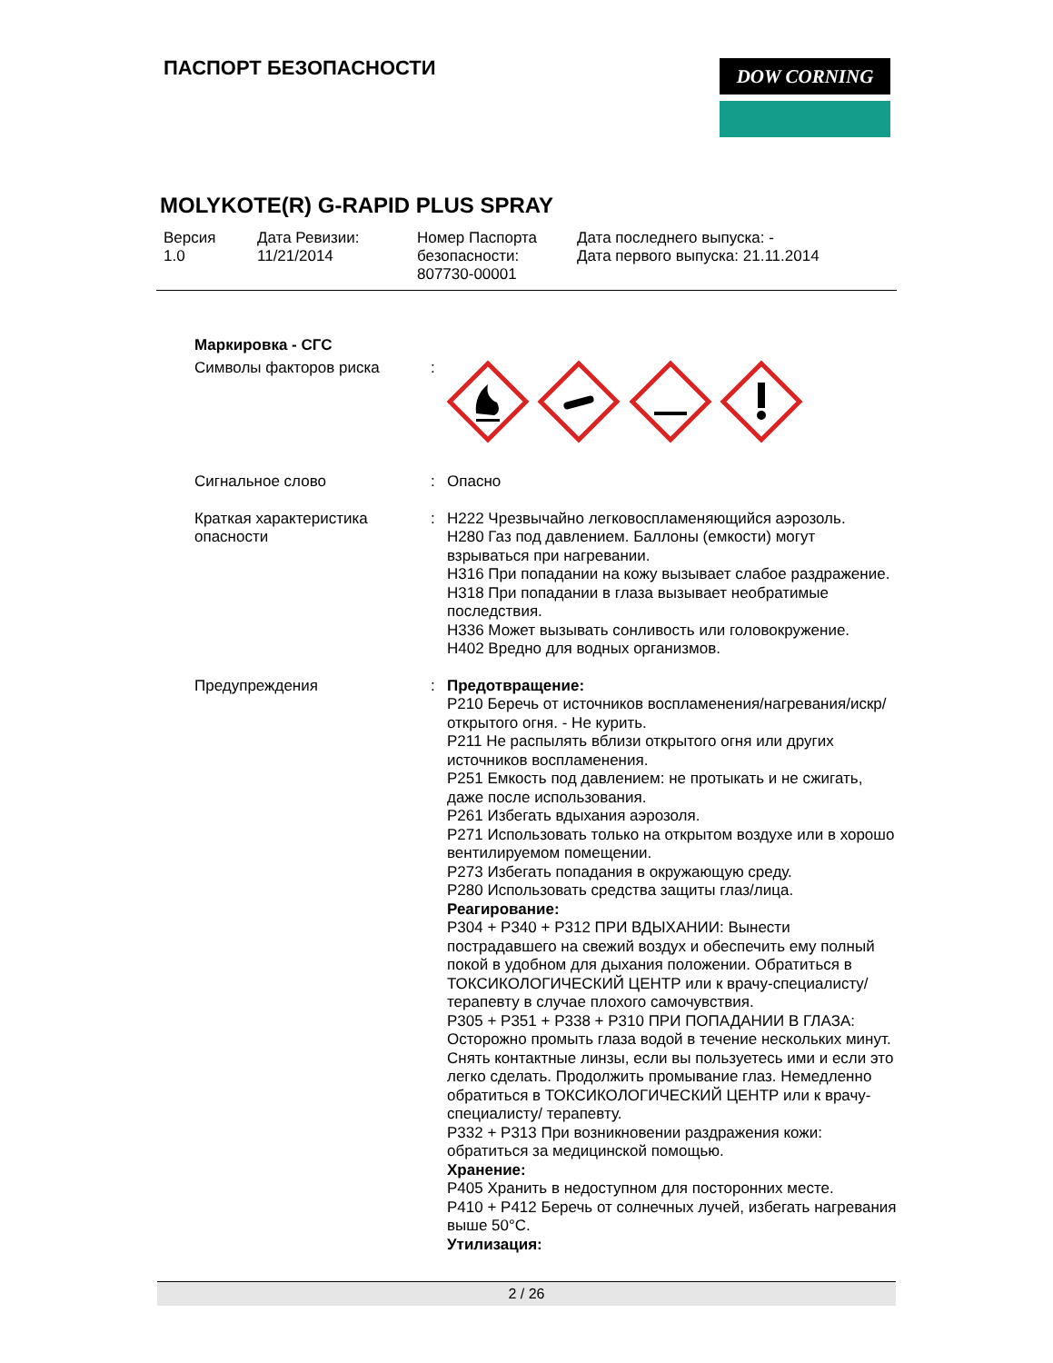ПАСПОРТ БЕЗОПАСНОСТИ DOW CORNING
MOLYKOTE(R) G-RAPID PLUS SPRAY
Версия
1.0
Дата Ревизии:
11/21/2014
Номер Паспорта
безопасности:
807730-00001
Дата последнего выпуска: -
Дата первого выпуска: 21.11.2014
Маркировка - СГС
Символы факторов риска :
Сигнальное слово : Опасно
Краткая характеристика опасности
: H222 Чрезвычайно легковоспламеняющийся аэрозоль.
H280 Газ под давлением. Баллоны (емкости) могут взрываться при нагревании.
H316 При попадании на кожу вызывает слабое раздражение.
H318 При попадании в глаза вызывает необратимые последствия.
H336 Может вызывать сонливость или головокружение.
H402 Вредно для водных организмов.
Предупреждения : Предотвращение:
P210 Беречь от источников воспламенения/нагревания/искр/открытого огня. - Не курить.
P211 Не распылять вблизи открытого огня или других источников воспламенения.
P251 Емкость под давлением: не протыкать и не сжигать, даже после использования.
P261 Избегать вдыхания аэрозоля.
P271 Использовать только на открытом воздухе или в хорошо вентилируемом помещении.
P273 Избегать попадания в окружающую среду.
P280 Использовать средства защиты глаз/лица.
Реагирование:
P304 + P340 + P312 ПРИ ВДЫХАНИИ: Вынести пострадавшего на свежий воздух и обеспечить ему полный покой в удобном для дыхания положении. Обратиться в ТОКСИКОЛОГИЧЕСКИЙ ЦЕНТР или к врачу-специалисту/ терапевту в случае плохого самочувствия.
P305 + P351 + P338 + P310 ПРИ ПОПАДАНИИ В ГЛАЗА: Осторожно промыть глаза водой в течение нескольких минут. Снять контактные линзы, если вы пользуетесь ими и если это легко сделать. Продолжить промывание глаз. Немедленно обратиться в ТОКСИКОЛОГИЧЕСКИЙ ЦЕНТР или к врачу-специалисту/ терапевту.
P332 + P313 При возникновении раздражения кожи: обратиться за медицинской помощью.
Хранение:
P405 Хранить в недоступном для посторонних месте.
P410 + P412 Беречь от солнечных лучей, избегать нагревания выше 50°C.
Утилизация:
2 / 26